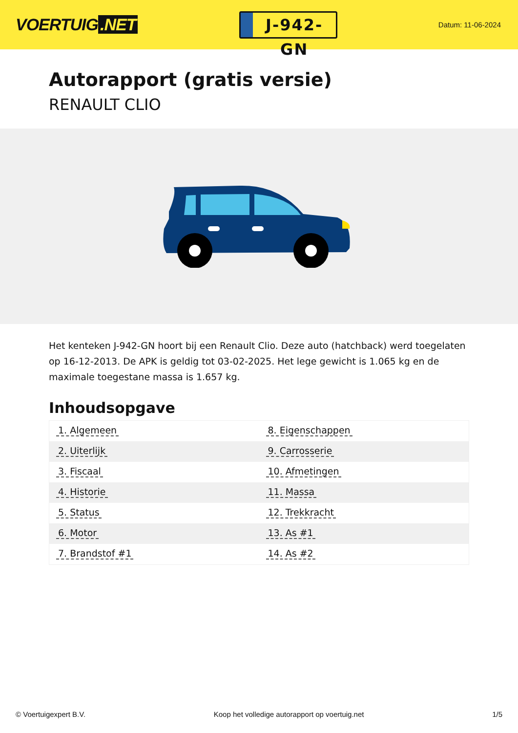VOERTUIG.NET
J-942-GN
Datum: 11-06-2024
Autorapport (gratis versie)
RENAULT CLIO
Het kenteken J-942-GN hoort bij een Renault Clio. Deze auto (hatchback) werd toegelaten op 16-12-2013. De APK is geldig tot 03-02-2025. Het lege gewicht is 1.065 kg en de maximale toegestane massa is 1.657 kg.
Inhoudsopgave
| 1. Algemeen | 8. Eigenschappen |
| 2. Uiterlijk | 9. Carrosserie |
| 3. Fiscaal | 10. Afmetingen |
| 4. Historie | 11. Massa |
| 5. Status | 12. Trekkracht |
| 6. Motor | 13. As #1 |
| 7. Brandstof #1 | 14. As #2 |
© Voertuigexpert B.V. Koop het volledige autorapport op voertuig.net
1/5